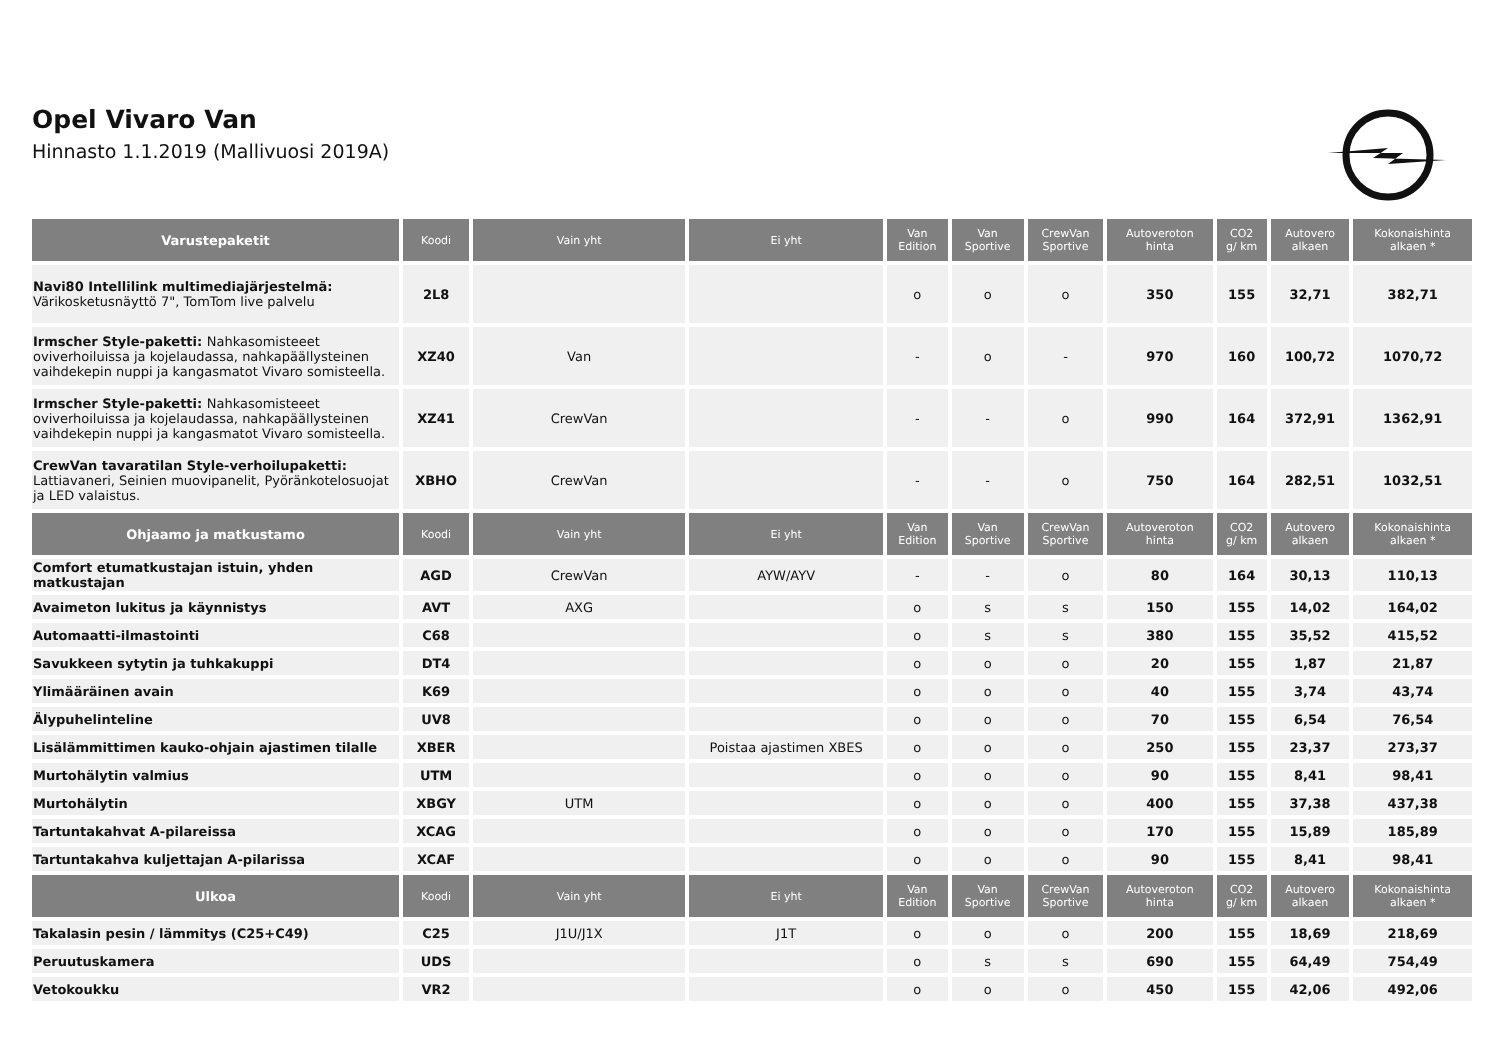Opel Vivaro Van
Hinnasto 1.1.2019 (Mallivuosi 2019A)
| Varustepaketit | Koodi | Vain yht | Ei yht | Van Edition | Van Sportive | CrewVan Sportive | Autoveroton hinta | CO2 g/ km | Autovero alkaen | Kokonaishinta alkaen * |
| --- | --- | --- | --- | --- | --- | --- | --- | --- | --- | --- |
| Navi80 Intellilink multimediajärjestelmä: Värikosketusnäyttö 7", TomTom live palvelu | 2L8 | | | o | o | o | 350 | 155 | 32,71 | 382,71 |
| Irmscher Style-paketti: Nahkasomisteeet oviverhoiluissa ja kojelaudassa, nahkapäällysteinen vaihdekepin nuppi ja kangasmatot Vivaro somisteella. | XZ40 | Van | | - | o | - | 970 | 160 | 100,72 | 1070,72 |
| Irmscher Style-paketti: Nahkasomisteeet oviverhoiluissa ja kojelaudassa, nahkapäällysteinen vaihdekepin nuppi ja kangasmatot Vivaro somisteella. | XZ41 | CrewVan | | - | - | o | 990 | 164 | 372,91 | 1362,91 |
| CrewVan tavaratilan Style-verhoilupaketti: Lattiavaneri, Seinien muovipanelit, Pyöränkotelosuojat ja LED valaistus. | XBHO | CrewVan | | - | - | o | 750 | 164 | 282,51 | 1032,51 |
| Ohjaamo ja matkustamo | Koodi | Vain yht | Ei yht | Van Edition | Van Sportive | CrewVan Sportive | Autoveroton hinta | CO2 g/ km | Autovero alkaen | Kokonaishinta alkaen * |
| Comfort etumatkustajan istuin, yhden matkustajan | AGD | CrewVan | AYW/AYV | - | - | o | 80 | 164 | 30,13 | 110,13 |
| Avaimeton lukitus ja käynnistys | AVT | AXG | | o | s | s | 150 | 155 | 14,02 | 164,02 |
| Automaatti-ilmastointi | C68 | | | o | s | s | 380 | 155 | 35,52 | 415,52 |
| Savukkeen sytytin ja tuhkakuppi | DT4 | | | o | o | o | 20 | 155 | 1,87 | 21,87 |
| Ylimääräinen avain | K69 | | | o | o | o | 40 | 155 | 3,74 | 43,74 |
| Älypuhelinteline | UV8 | | | o | o | o | 70 | 155 | 6,54 | 76,54 |
| Lisälämmittimen kauko-ohjain ajastimen tilalle | XBER | | Poistaa ajastimen XBES | o | o | o | 250 | 155 | 23,37 | 273,37 |
| Murtohälytin valmius | UTM | | | o | o | o | 90 | 155 | 8,41 | 98,41 |
| Murtohälytin | XBGY | UTM | | o | o | o | 400 | 155 | 37,38 | 437,38 |
| Tartuntakahvat A-pilareissa | XCAG | | | o | o | o | 170 | 155 | 15,89 | 185,89 |
| Tartuntakahva kuljettajan A-pilarissa | XCAF | | | o | o | o | 90 | 155 | 8,41 | 98,41 |
| Ulkoa | Koodi | Vain yht | Ei yht | Van Edition | Van Sportive | CrewVan Sportive | Autoveroton hinta | CO2 g/ km | Autovero alkaen | Kokonaishinta alkaen * |
| Takalasin pesin / lämmitys (C25+C49) | C25 | J1U/J1X | J1T | o | o | o | 200 | 155 | 18,69 | 218,69 |
| Peruutuskamera | UDS | | | o | s | s | 690 | 155 | 64,49 | 754,49 |
| Vetokoukku | VR2 | | | o | o | o | 450 | 155 | 42,06 | 492,06 |